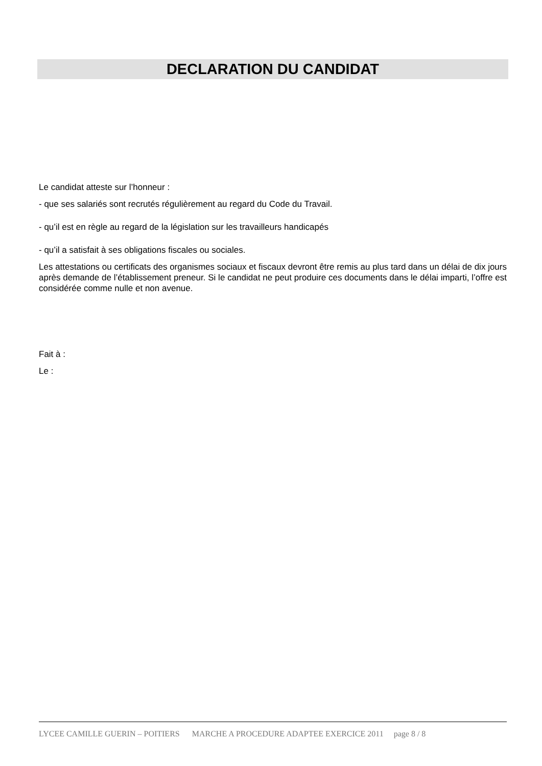DECLARATION DU CANDIDAT
Le candidat atteste sur l’honneur :
- que ses salariés sont recrutés régulièrement au regard du Code du Travail.
- qu’il est en règle au regard de la législation sur les travailleurs handicapés
- qu’il a satisfait à ses obligations fiscales ou sociales.
Les attestations ou certificats des organismes sociaux et fiscaux devront être remis au plus tard dans un délai de dix jours après demande de l’établissement preneur. Si le candidat ne peut produire ces documents dans le délai imparti, l’offre est considérée comme nulle et non avenue.
Fait à :
Le :
LYCEE CAMILLE GUERIN – POITIERS MARCHE A PROCEDURE ADAPTEE EXERCICE 2011 page 8 / 8